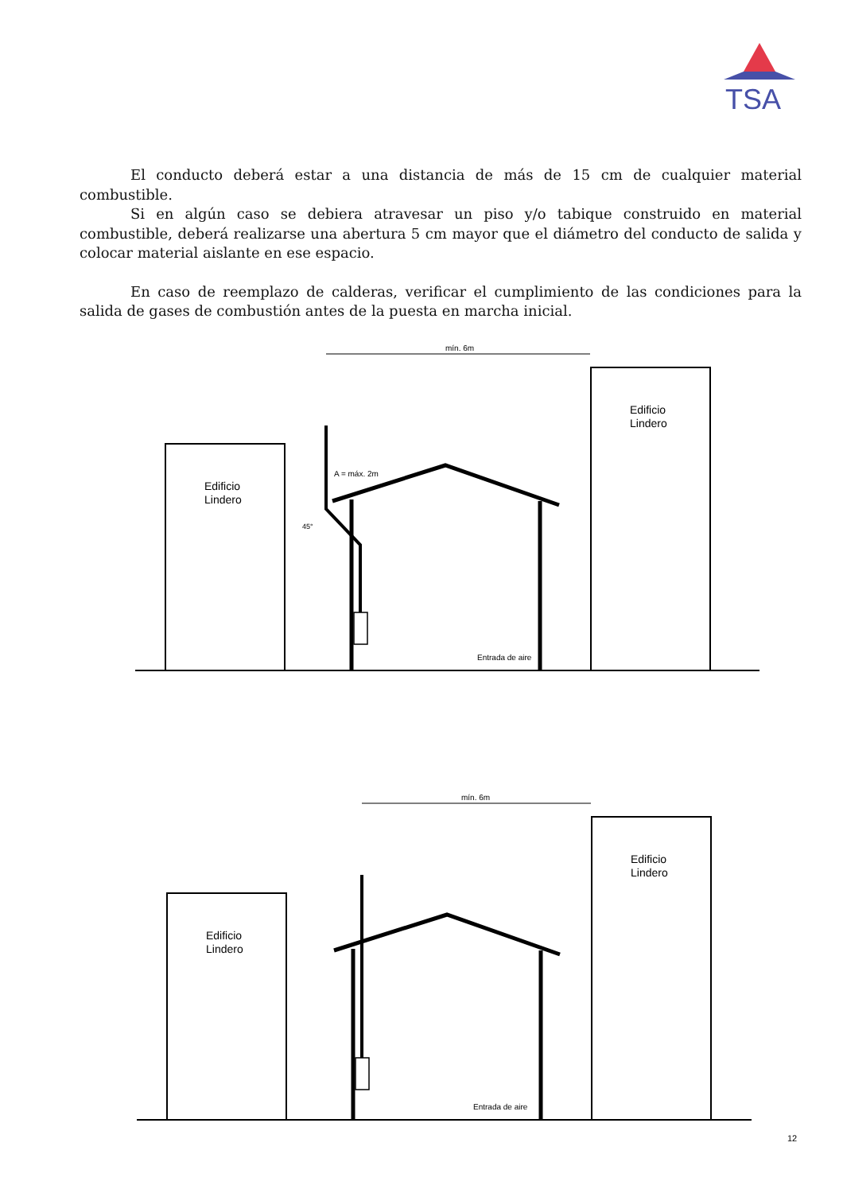TSA
El conducto deberá estar a una distancia de más de 15 cm de cualquier material combustible.
Si en algún caso se debiera atravesar un piso y/o tabique construido en material combustible, deberá realizarse una abertura 5 cm mayor que el diámetro del conducto de salida y colocar material aislante en ese espacio.
En caso de reemplazo de calderas, verificar el cumplimiento de las condiciones para la salida de gases de combustión antes de la puesta en marcha inicial.
mín. 6m
Edificio
Lindero
Edificio
Lindero
Entrada de aire
45°
A = máx. 2m
mín. 6m
Edificio
Lindero
Edificio
Lindero
Entrada de aire
12